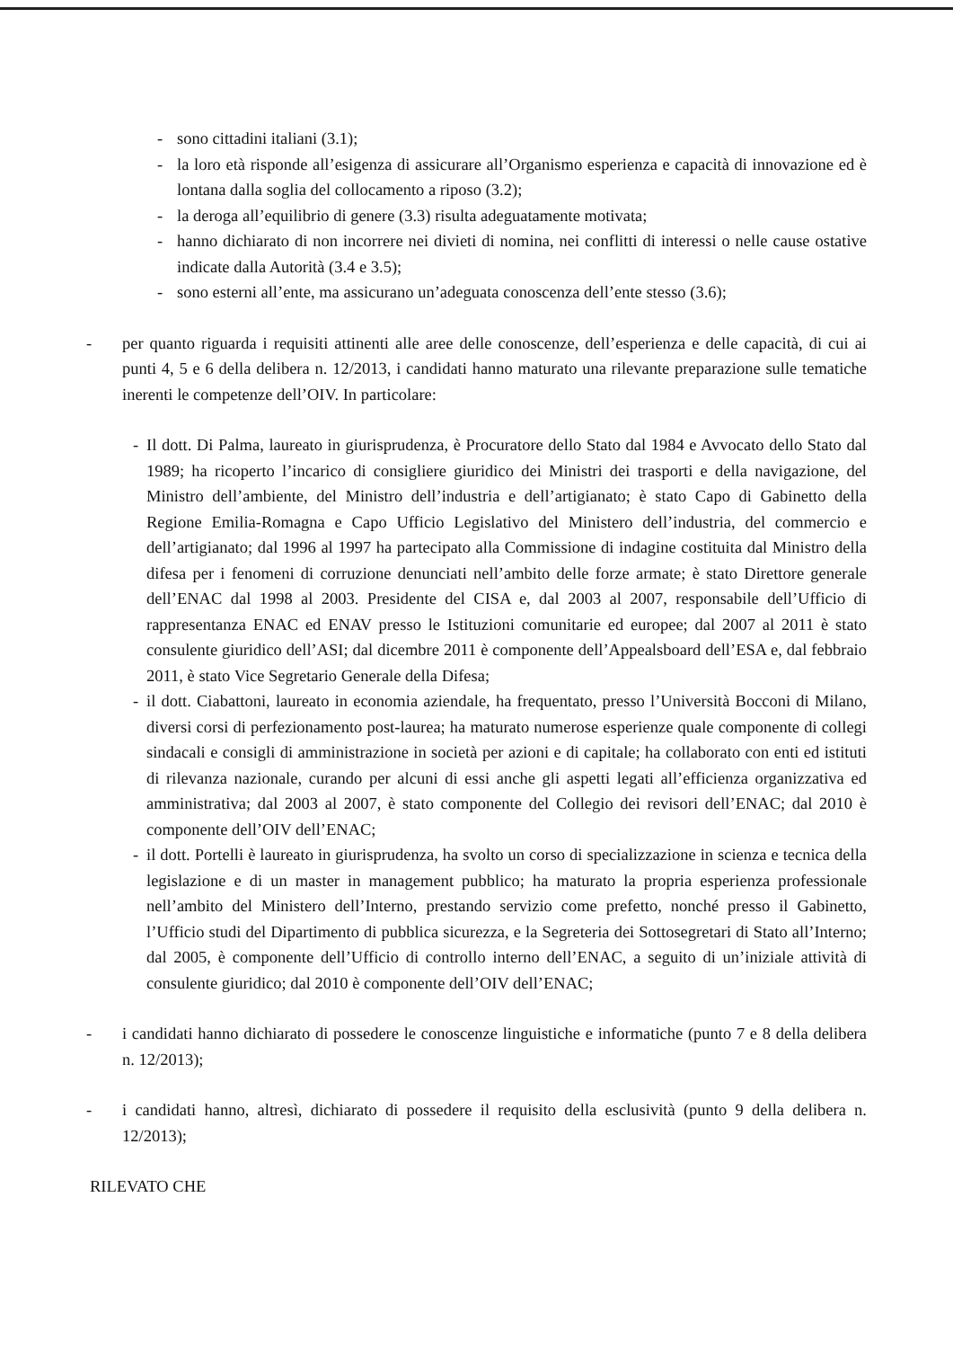- sono cittadini italiani (3.1);
- la loro età risponde all’esigenza di assicurare all’Organismo esperienza e capacità di innovazione ed è lontana dalla soglia del collocamento a riposo (3.2);
- la deroga all’equilibrio di genere (3.3) risulta adeguatamente motivata;
- hanno dichiarato di non incorrere nei divieti di nomina, nei conflitti di interessi o nelle cause ostative indicate dalla Autorità (3.4 e 3.5);
- sono esterni all’ente, ma assicurano un’adeguata conoscenza dell’ente stesso (3.6);
- per quanto riguarda i requisiti attinenti alle aree delle conoscenze, dell’esperienza e delle capacità, di cui ai punti 4, 5 e 6 della delibera n. 12/2013, i candidati hanno maturato una rilevante preparazione sulle tematiche inerenti le competenze dell’OIV. In particolare:
- Il dott. Di Palma, laureato in giurisprudenza, è Procuratore dello Stato dal 1984 e Avvocato dello Stato dal 1989; ha ricoperto l’incarico di consigliere giuridico dei Ministri dei trasporti e della navigazione, del Ministro dell’ambiente, del Ministro dell’industria e dell’artigianato; è stato Capo di Gabinetto della Regione Emilia-Romagna e Capo Ufficio Legislativo del Ministero dell’industria, del commercio e dell’artigianato; dal 1996 al 1997 ha partecipato alla Commissione di indagine costituita dal Ministro della difesa per i fenomeni di corruzione denunciati nell’ambito delle forze armate; è stato Direttore generale dell’ENAC dal 1998 al 2003. Presidente del CISA e, dal 2003 al 2007, responsabile dell’Ufficio di rappresentanza ENAC ed ENAV presso le Istituzioni comunitarie ed europee; dal 2007 al 2011 è stato consulente giuridico dell’ASI; dal dicembre 2011 è componente dell’Appealsboard dell’ESA e, dal febbraio 2011, è stato Vice Segretario Generale della Difesa;
- il dott. Ciabattoni, laureato in economia aziendale, ha frequentato, presso l’Università Bocconi di Milano, diversi corsi di perfezionamento post-laurea; ha maturato numerose esperienze quale componente di collegi sindacali e consigli di amministrazione in società per azioni e di capitale; ha collaborato con enti ed istituti di rilevanza nazionale, curando per alcuni di essi anche gli aspetti legati all’efficienza organizzativa ed amministrativa; dal 2003 al 2007, è stato componente del Collegio dei revisori dell’ENAC; dal 2010 è componente dell’OIV dell’ENAC;
- il dott. Portelli è laureato in giurisprudenza, ha svolto un corso di specializzazione in scienza e tecnica della legislazione e di un master in management pubblico; ha maturato la propria esperienza professionale nell’ambito del Ministero dell’Interno, prestando servizio come prefetto, nonché presso il Gabinetto, l’Ufficio studi del Dipartimento di pubblica sicurezza, e la Segreteria dei Sottosegretari di Stato all’Interno; dal 2005, è componente dell’Ufficio di controllo interno dell’ENAC, a seguito di un’iniziale attività di consulente giuridico; dal 2010 è componente dell’OIV dell’ENAC;
- i candidati hanno dichiarato di possedere le conoscenze linguistiche e informatiche (punto 7 e 8 della delibera n. 12/2013);
- i candidati hanno, altresì, dichiarato di possedere il requisito della esclusività (punto 9 della delibera n. 12/2013);
RILEVATO CHE